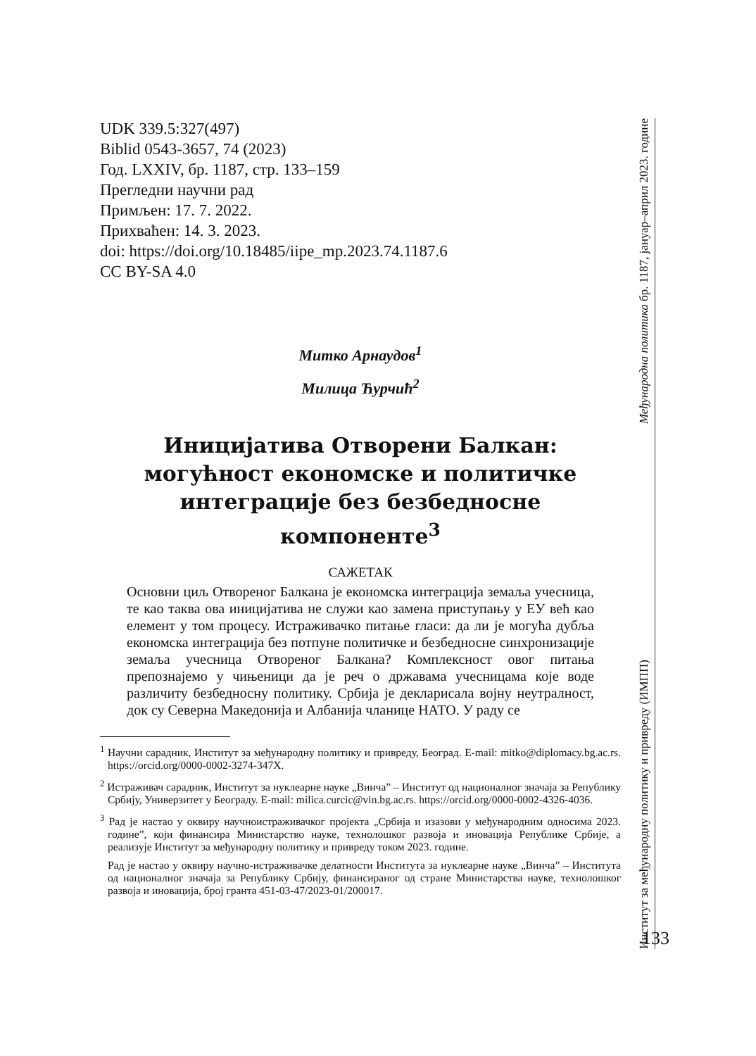UDK 339.5:327(497)
Biblid 0543-3657, 74 (2023)
Год. LXXIV, бр. 1187, стр. 133–159
Прегледни научни рад
Примљен: 17. 7. 2022.
Прихваћен: 14. 3. 2023.
doi: https://doi.org/10.18485/iipe_mp.2023.74.1187.6
CC BY-SA 4.0
Митко Арнаудов<sup>1</sup>
Милица Ћурчић<sup>2</sup>
Иницијатива Отворени Балкан: могућност економске и политичке интеграције без безбедносне компоненте<sup>3</sup>
САЖЕТАК
Основни циљ Отвореног Балкана је економска интеграција земаља учесница, те као таква ова иницијатива не служи као замена приступању у ЕУ већ као елемент у том процесу. Истраживачко питање гласи: да ли је могућа дубља економска интеграција без потпуне политичке и безбедносне синхронизације земаља учесница Отвореног Балкана? Комплексност овог питања препознајемо у чињеници да је реч о државама учесницама које воде различиту безбедносну политику. Србија је декларисала војну неутралност, док су Северна Македонија и Албанија чланице НАТО. У раду се
<sup>1</sup> Научни сарадник, Институт за међународну политику и привреду, Београд. E-mail: mitko@diplomacy.bg.ac.rs. https://orcid.org/0000-0002-3274-347X.
<sup>2</sup> Истраживач сарадник, Институт за нуклеарне науке „Винча” – Институт од националног значаја за Републику Србију, Универзитет у Београду. E-mail: milica.curcic@vin.bg.ac.rs. https://orcid.org/0000-0002-4326-4036.
<sup>3</sup> Рад је настао у оквиру научноистраживачког пројекта „Србија и изазови у међународним односима 2023. године”, који финансира Министарство науке, технолошког развоја и иновација Републике Србије, а реализује Институт за међународну политику и привреду током 2023. године.
Рад је настао у оквиру научно-истраживачке делатности Института за нуклеарне науке „Винча” – Института од националног значаја за Републику Србију, финансираног од стране Министарства науке, технолошког развоја и иновација, број гранта 451-03-47/2023-01/200017.
Институт за међународну политику и привреду (ИМПП) Међународна политика бр. 1187, јануар–април 2023. године
133